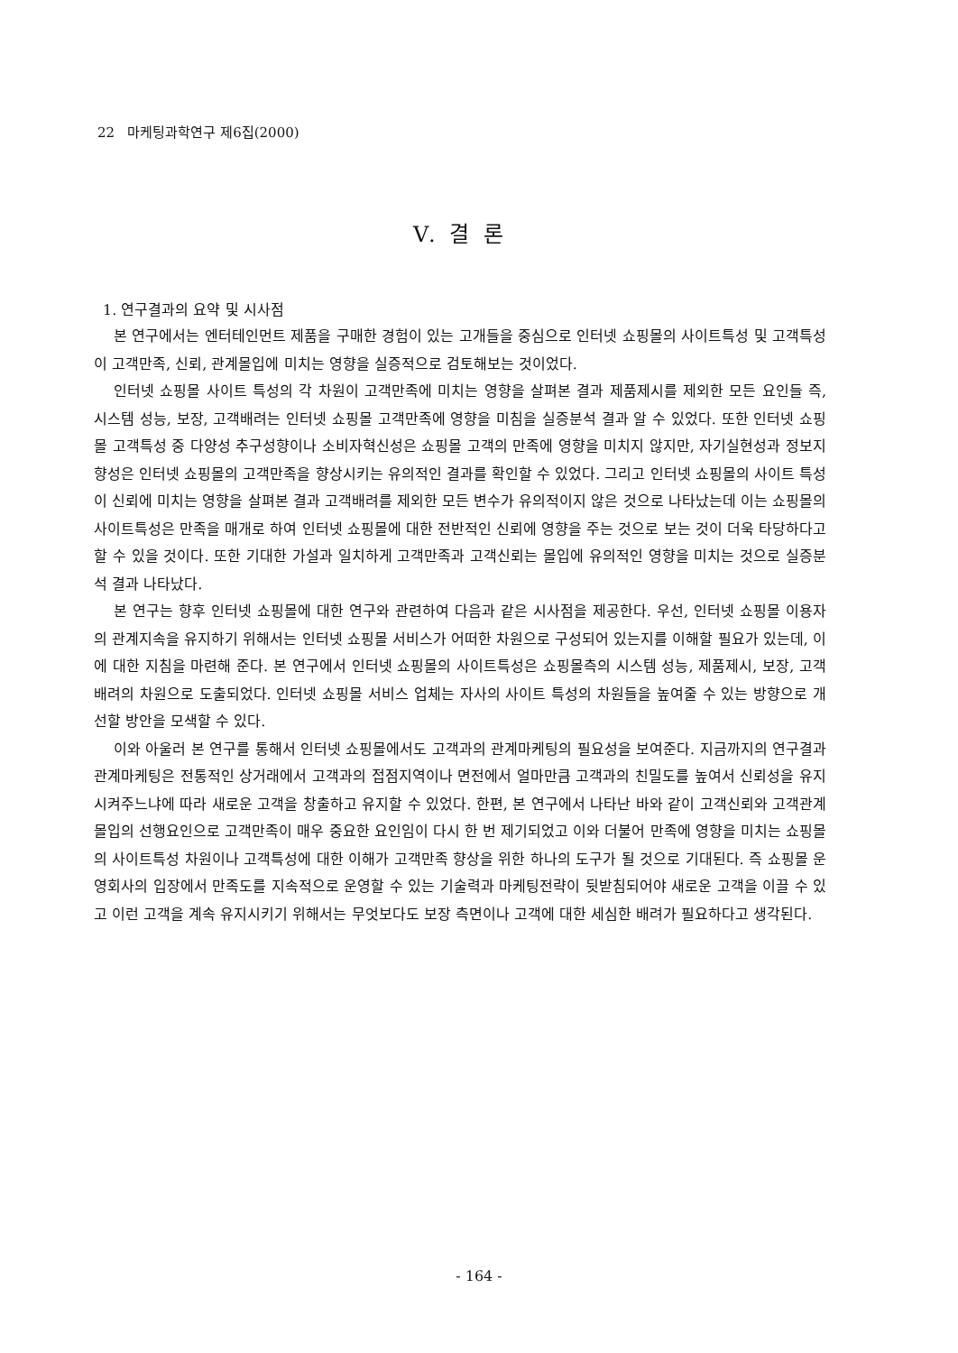22 마케팅과학연구 제6집(2000)
V. 결 론
1. 연구결과의 요약 및 시사점
본 연구에서는 엔터테인먼트 제품을 구매한 경험이 있는 고개들을 중심으로 인터넷 쇼핑몰의 사이트특성 및 고객특성이 고객만족, 신뢰, 관계몰입에 미치는 영향을 실증적으로 검토해보는 것이었다.
인터넷 쇼핑몰 사이트 특성의 각 차원이 고객만족에 미치는 영향을 살펴본 결과 제품제시를 제외한 모든 요인들 즉, 시스템 성능, 보장, 고객배려는 인터넷 쇼핑몰 고객만족에 영향을 미침을 실증분석 결과 알 수 있었다. 또한 인터넷 쇼핑몰 고객특성 중 다양성 추구성향이나 소비자혁신성은 쇼핑몰 고객의 만족에 영향을 미치지 않지만, 자기실현성과 정보지향성은 인터넷 쇼핑몰의 고객만족을 향상시키는 유의적인 결과를 확인할 수 있었다. 그리고 인터넷 쇼핑몰의 사이트 특성이 신뢰에 미치는 영향을 살펴본 결과 고객배려를 제외한 모든 변수가 유의적이지 않은 것으로 나타났는데 이는 쇼핑몰의 사이트특성은 만족을 매개로 하여 인터넷 쇼핑몰에 대한 전반적인 신뢰에 영향을 주는 것으로 보는 것이 더욱 타당하다고 할 수 있을 것이다. 또한 기대한 가설과 일치하게 고객만족과 고객신뢰는 몰입에 유의적인 영향을 미치는 것으로 실증분석 결과 나타났다.
본 연구는 향후 인터넷 쇼핑몰에 대한 연구와 관련하여 다음과 같은 시사점을 제공한다. 우선, 인터넷 쇼핑몰 이용자의 관계지속을 유지하기 위해서는 인터넷 쇼핑몰 서비스가 어떠한 차원으로 구성되어 있는지를 이해할 필요가 있는데, 이에 대한 지침을 마련해 준다. 본 연구에서 인터넷 쇼핑몰의 사이트특성은 쇼핑몰측의 시스템 성능, 제품제시, 보장, 고객배려의 차원으로 도출되었다. 인터넷 쇼핑몰 서비스 업체는 자사의 사이트 특성의 차원들을 높여줄 수 있는 방향으로 개선할 방안을 모색할 수 있다.
이와 아울러 본 연구를 통해서 인터넷 쇼핑몰에서도 고객과의 관계마케팅의 필요성을 보여준다. 지금까지의 연구결과 관계마케팅은 전통적인 상거래에서 고객과의 접점지역이나 면전에서 얼마만큼 고객과의 친밀도를 높여서 신뢰성을 유지시켜주느냐에 따라 새로운 고객을 창출하고 유지할 수 있었다. 한편, 본 연구에서 나타난 바와 같이 고객신뢰와 고객관계 몰입의 선행요인으로 고객만족이 매우 중요한 요인임이 다시 한 번 제기되었고 이와 더불어 만족에 영향을 미치는 쇼핑몰의 사이트특성 차원이나 고객특성에 대한 이해가 고객만족 향상을 위한 하나의 도구가 될 것으로 기대된다. 즉 쇼핑몰 운영회사의 입장에서 만족도를 지속적으로 운영할 수 있는 기술력과 마케팅전략이 뒷받침되어야 새로운 고객을 이끌 수 있고 이런 고객을 계속 유지시키기 위해서는 무엇보다도 보장 측면이나 고객에 대한 세심한 배려가 필요하다고 생각된다.
- 164 -